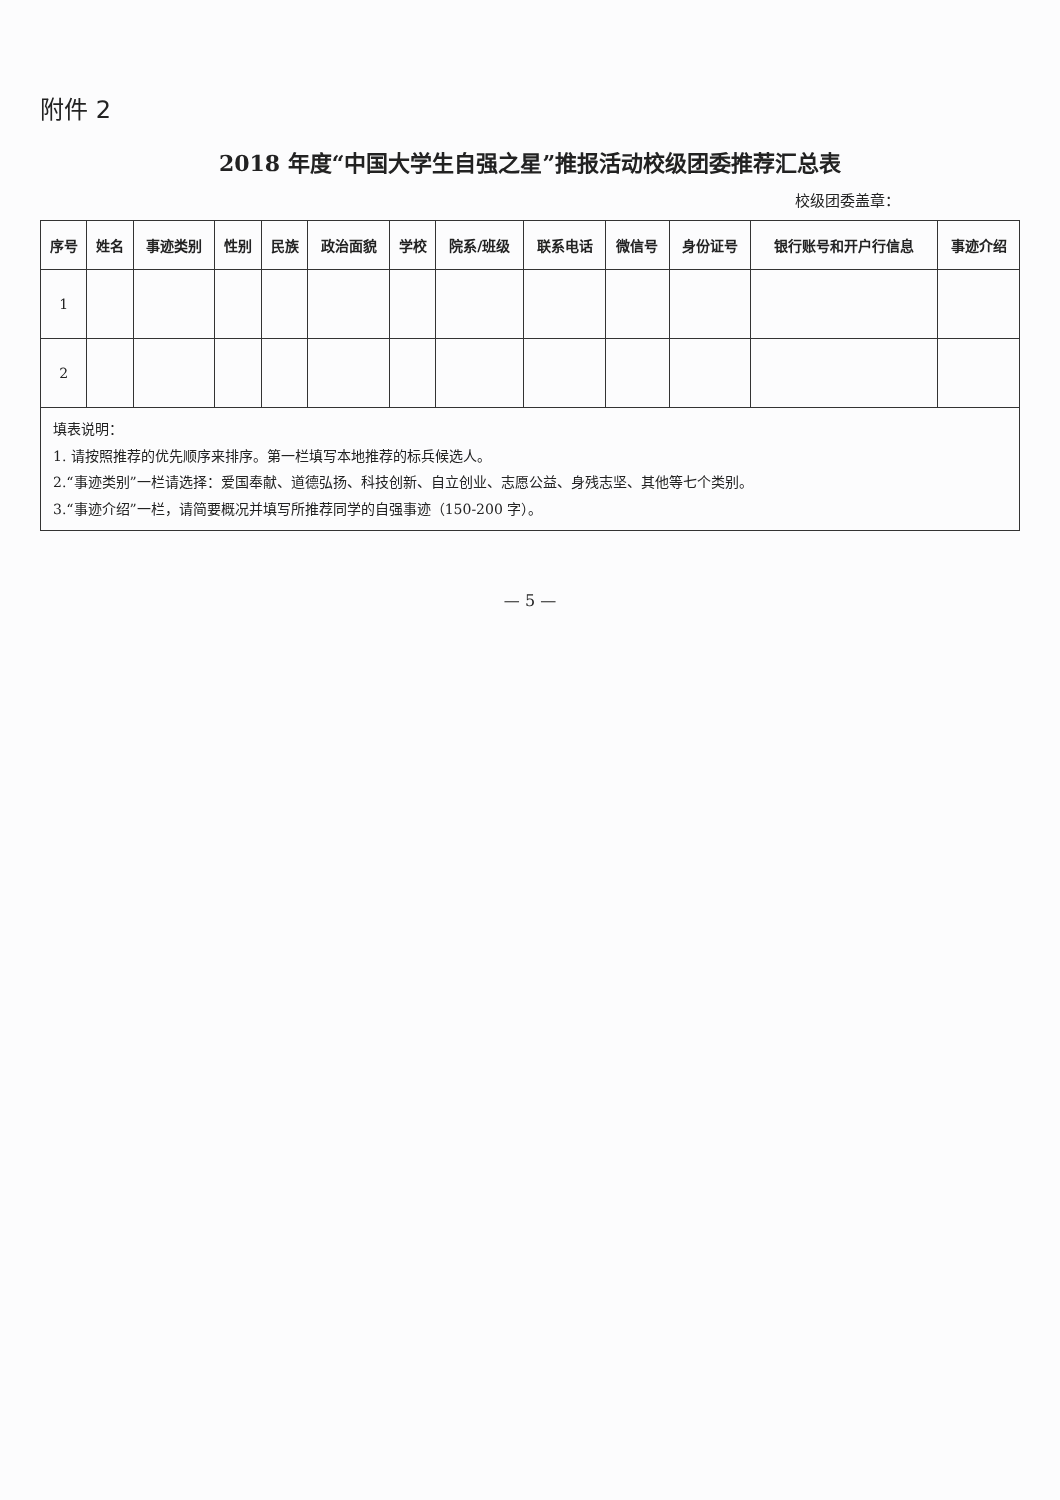附件 2
2018 年度“中国大学生自强之星”推报活动校级团委推荐汇总表
校级团委盖章：
| 序号 | 姓名 | 事迹类别 | 性别 | 民族 | 政治面貌 | 学校 | 院系/班级 | 联系电话 | 微信号 | 身份证号 | 银行账号和开户行信息 | 事迹介绍 |
| --- | --- | --- | --- | --- | --- | --- | --- | --- | --- | --- | --- | --- |
| 1 | | | | | | | | | | | | |
| 2 | | | | | | | | | | | | |
填表说明：
1. 请按照推荐的优先顺序来排序。第一栏填写本地推荐的标兵候选人。
2.“事迹类别”一栏请选择：爱国奉献、道德弘扬、科技创新、自立创业、志愿公益、身残志坚、其他等七个类别。
3.“事迹介绍”一栏，请简要概况并填写所推荐同学的自强事迹（150-200 字）。
— 5 —